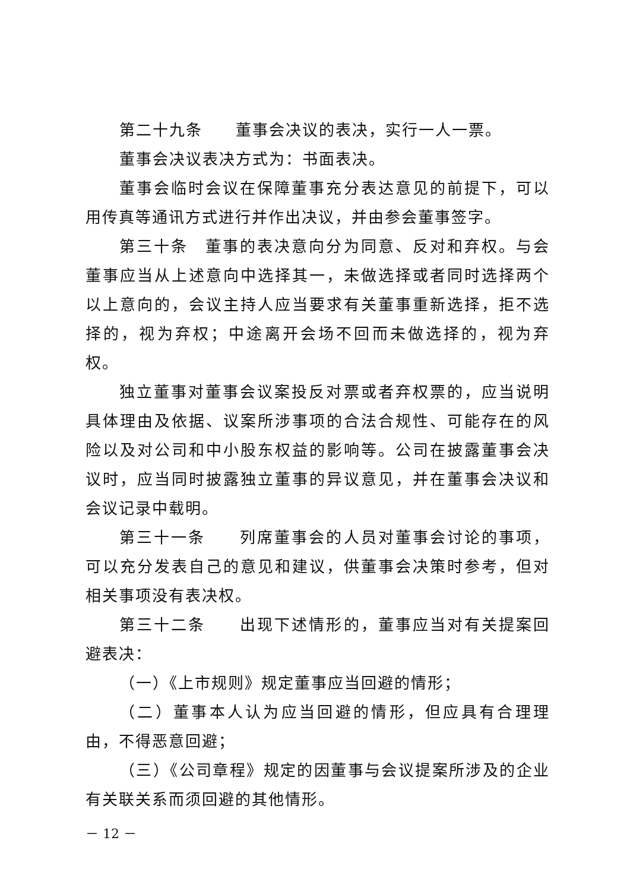第二十九条　　董事会决议的表决，实行一人一票。
董事会决议表决方式为：书面表决。
董事会临时会议在保障董事充分表达意见的前提下，可以用传真等通讯方式进行并作出决议，并由参会董事签字。
第三十条　董事的表决意向分为同意、反对和弃权。与会董事应当从上述意向中选择其一，未做选择或者同时选择两个以上意向的，会议主持人应当要求有关董事重新选择，拒不选择的，视为弃权；中途离开会场不回而未做选择的，视为弃权。
独立董事对董事会议案投反对票或者弃权票的，应当说明具体理由及依据、议案所涉事项的合法合规性、可能存在的风险以及对公司和中小股东权益的影响等。公司在披露董事会决议时，应当同时披露独立董事的异议意见，并在董事会决议和会议记录中载明。
第三十一条　　列席董事会的人员对董事会讨论的事项，可以充分发表自己的意见和建议，供董事会决策时参考，但对相关事项没有表决权。
第三十二条　　出现下述情形的，董事应当对有关提案回避表决：
（一）《上市规则》规定董事应当回避的情形；
（二）董事本人认为应当回避的情形，但应具有合理理由，不得恶意回避；
（三）《公司章程》规定的因董事与会议提案所涉及的企业有关联关系而须回避的其他情形。
－ 12 －